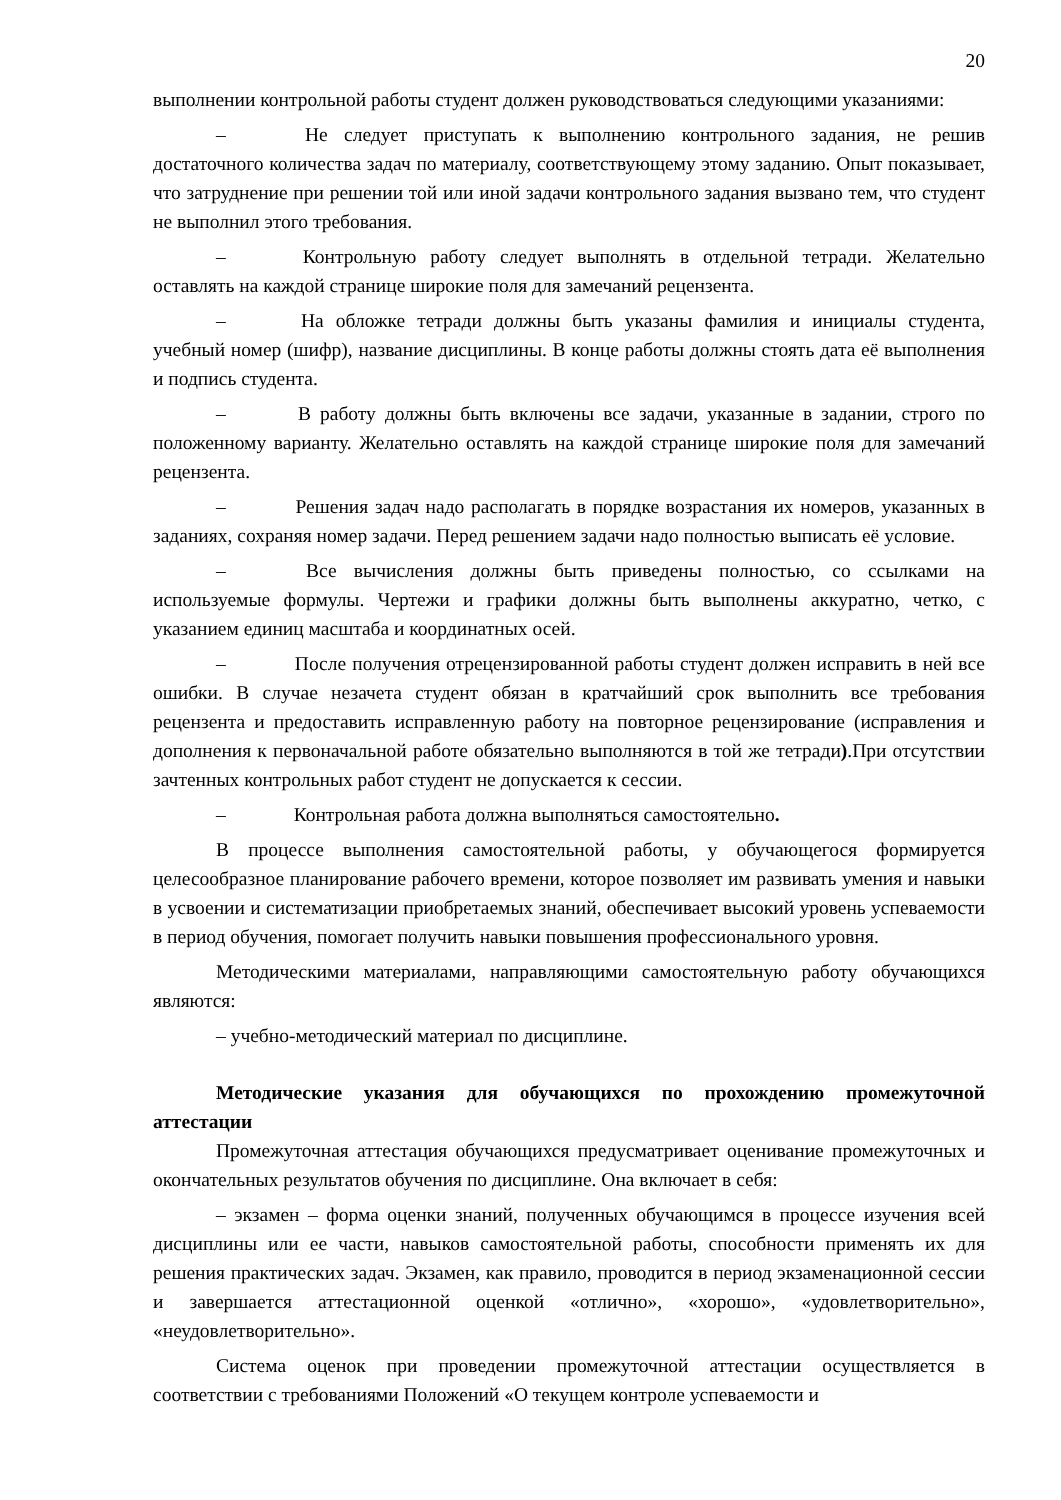20
выполнении контрольной работы студент должен руководствоваться следующими указаниями:
– Не следует приступать к выполнению контрольного задания, не решив достаточного количества задач по материалу, соответствующему этому заданию. Опыт показывает, что затруднение при решении той или иной задачи контрольного задания вызвано тем, что студент не выполнил этого требования.
– Контрольную работу следует выполнять в отдельной тетради. Желательно оставлять на каждой странице широкие поля для замечаний рецензента.
– На обложке тетради должны быть указаны фамилия и инициалы студента, учебный номер (шифр), название дисциплины. В конце работы должны стоять дата её выполнения и подпись студента.
– В работу должны быть включены все задачи, указанные в задании, строго по положенному варианту. Желательно оставлять на каждой странице широкие поля для замечаний рецензента.
– Решения задач надо располагать в порядке возрастания их номеров, указанных в заданиях, сохраняя номер задачи. Перед решением задачи надо полностью выписать её условие.
– Все вычисления должны быть приведены полностью, со ссылками на используемые формулы. Чертежи и графики должны быть выполнены аккуратно, четко, с указанием единиц масштаба и координатных осей.
– После получения отрецензированной работы студент должен исправить в ней все ошибки. В случае незачета студент обязан в кратчайший срок выполнить все требования рецензента и предоставить исправленную работу на повторное рецензирование (исправления и дополнения к первоначальной работе обязательно выполняются в той же тетради).При отсутствии зачтенных контрольных работ студент не допускается к сессии.
– Контрольная работа должна выполняться самостоятельно.
В процессе выполнения самостоятельной работы, у обучающегося формируется целесообразное планирование рабочего времени, которое позволяет им развивать умения и навыки в усвоении и систематизации приобретаемых знаний, обеспечивает высокий уровень успеваемости в период обучения, помогает получить навыки повышения профессионального уровня.
Методическими материалами, направляющими самостоятельную работу обучающихся являются:
– учебно-методический материал по дисциплине.
Методические указания для обучающихся по прохождению промежуточной аттестации
Промежуточная аттестация обучающихся предусматривает оценивание промежуточных и окончательных результатов обучения по дисциплине. Она включает в себя:
– экзамен – форма оценки знаний, полученных обучающимся в процессе изучения всей дисциплины или ее части, навыков самостоятельной работы, способности применять их для решения практических задач. Экзамен, как правило, проводится в период экзаменационной сессии и завершается аттестационной оценкой «отлично», «хорошо», «удовлетворительно», «неудовлетворительно».
Система оценок при проведении промежуточной аттестации осуществляется в соответствии с требованиями Положений «О текущем контроле успеваемости и